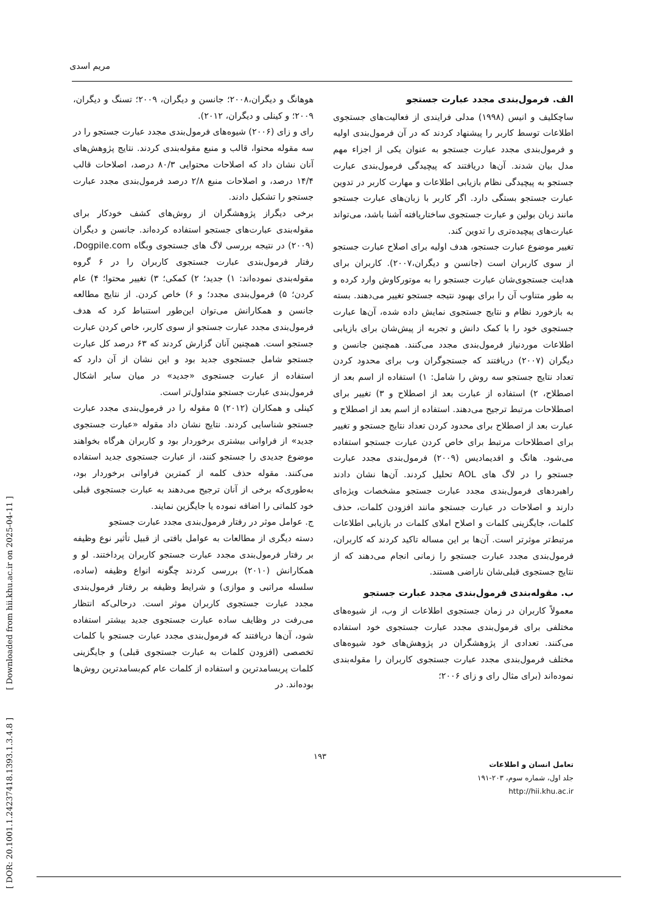مریم اسدی
الف. فرمول‌بندی مجدد عبارت جستجو
ساچکلیف و انیس (۱۹۹۸) مدلی فرایندی از فعالیت‌های جستجوی اطلاعات توسط کاربر را پیشنهاد کردند که در آن فرمول‌بندی اولیه و فرمول‌بندی مجدد عبارت جستجو به عنوان یکی از اجزاء مهم مدل بیان شدند. آن‌ها دریافتند که پیچیدگی فرمول‌بندی عبارت جستجو به پیچیدگی نظام بازیابی اطلاعات و مهارت کاربر در تدوین عبارت جستجو بستگی دارد. اگر کاربر با زبان‌های عبارت جستجو مانند زبان بولین و عبارت جستجوی ساختاریافته آشنا باشد، می‌تواند عبارت‌های پیچیده‌تری را تدوین کند.
تغییر موضوع عبارت جستجو، هدف اولیه برای اصلاح عبارت جستجو از سوی کاربران است (جانسن و دیگران،۲۰۰۷). کاربران برای هدایت جستجوی‌شان عبارت جستجو را به موتورکاوش وارد کرده و به طور متناوب آن را برای بهبود نتیجه جستجو تغییر می‌دهند. بسته به بازخورد نظام و نتایج جستجوی نمایش داده شده، آن‌ها عبارت جستجوی خود را با کمک دانش و تجربه از پیش‌شان برای بازیابی اطلاعات موردنیاز فرمول‌بندی مجدد می‌کنند. همچنین جانسن و دیگران (۲۰۰۷) دریافتند که جستجوگران وب برای محدود کردن تعداد نتایج جستجو سه روش را شامل: ۱) استفاده از اسم بعد از اصطلاح، ۲) استفاده از عبارت بعد از اصطلاح و ۳) تغییر برای اصطلاحات مرتبط ترجیح می‌دهند. استفاده از اسم بعد از اصطلاح و عبارت بعد از اصطلاح برای محدود کردن تعداد نتایج جستجو و تغییر برای اصطلاحات مرتبط برای خاص کردن عبارت جستجو استفاده می‌شود. هانگ و افدیمادیس (۲۰۰۹) فرمول‌بندی مجدد عبارت جستجو را در لاگ های AOL تحلیل کردند. آن‌ها نشان دادند راهبردهای فرمول‌بندی مجدد عبارت جستجو مشخصات ویژه‌ای دارند و اصلاحات در عبارت جستجو مانند افزودن کلمات، حذف کلمات، جایگزینی کلمات و اصلاح املای کلمات در بازیابی اطلاعات مرتبط‌تر موثرتر است. آن‌ها بر این مساله تاکید کردند که کاربران، فرمول‌بندی مجدد عبارت جستجو را زمانی انجام می‌دهند که از نتایج جستجوی قبلی‌شان ناراضی هستند.
ب. مقوله‌بندی فرمول‌بندی مجدد عبارت جستجو
معمولاً کاربران در زمان جستجوی اطلاعات از وب، از شیوه‌های مختلفی برای فرمول‌بندی مجدد عبارت جستجوی خود استفاده می‌کنند. تعدادی از پژوهشگران در پژوهش‌های خود شیوه‌های مختلف فرمول‌بندی مجدد عبارت جستجوی کاربران را مقوله‌بندی نموده‌اند (برای مثال رای و زای ۲۰۰۶؛
هوهانگ و دیگران،۲۰۰۸؛ جانسن و دیگران، ۲۰۰۹؛ تسنگ و دیگران، ۲۰۰۹؛ و کینلی و دیگران، ۲۰۱۲).
رای و زای (۲۰۰۶) شیوه‌های فرمول‌بندی مجدد عبارت جستجو را در سه مقوله محتوا، قالب و منبع مقوله‌بندی کردند. نتایج پژوهش‌های آنان نشان داد که اصلاحات محتوایی ۸۰/۳ درصد، اصلاحات قالب ۱۴/۴ درصد، و اصلاحات منبع ۲/۸ درصد فرمول‌بندی مجدد عبارت جستجو را تشکیل دادند.
برخی دیگراز پژوهشگران از روش‌های کشف خودکار برای مقوله‌بندی عبارت‌های جستجو استفاده کرده‌اند. جانسن و دیگران (۲۰۰۹) در نتیجه بررسی لاگ های جستجوی وبگاه Dogpile.com، رفتار فرمول‌بندی عبارت جستجوی کاربران را در ۶ گروه مقوله‌بندی نموده‌اند: ۱) جدید؛ ۲) کمکی؛ ۳) تغییر محتوا؛ ۴) عام کردن؛ ۵) فرمول‌بندی مجدد؛ و ۶) خاص کردن. از نتایج مطالعه جانسن و همکارانش می‌توان این‌طور استنباط کرد که هدف فرمول‌بندی مجدد عبارت جستجو از سوی کاربر، خاص کردن عبارت جستجو است. همچنین آنان گزارش کردند که ۶۳ درصد کل عبارت جستجو شامل جستجوی جدید بود و این نشان از آن دارد که استفاده از عبارت جستجوی «جدید» در میان سایر اشکال فرمول‌بندی عبارت جستجو متداول‌تر است.
کینلی و همکاران (۲۰۱۲) ۵ مقوله را در فرمول‌بندی مجدد عبارت جستجو شناسایی کردند. نتایج نشان داد مقوله «عبارت جستجوی جدید» از فراوانی بیشتری برخوردار بود و کاربران هرگاه بخواهند موضوع جدیدی را جستجو کنند، از عبارت جستجوی جدید استفاده می‌کنند. مقوله حذف کلمه از کمترین فراوانی برخوردار بود، به‌طوری‌که برخی از آنان ترجیح می‌دهند به عبارت جستجوی قبلی خود کلماتی را اضافه نموده یا جایگزین نمایند.
ج. عوامل موثر در رفتار فرمول‌بندی مجدد عبارت جستجو
دسته دیگری از مطالعات به عوامل بافتی از قبیل تأثیر نوع وظیفه بر رفتار فرمول‌بندی مجدد عبارت جستجو کاربران پرداختند. لو و همکارانش (۲۰۱۰) بررسی کردند چگونه انواع وظیفه (ساده، سلسله مراتبی و موازی) و شرایط وظیفه بر رفتار فرمول‌بندی مجدد عبارت جستجوی کاربران موثر است. درحالی‌که انتظار می‌رفت در وظایف ساده عبارت جستجوی جدید بیشتر استفاده شود، آن‌ها دریافتند که فرمول‌بندی مجدد عبارت جستجو با کلمات تخصصی (افزودن کلمات به عبارت جستجوی قبلی) و جایگزینی کلمات پربسامدترین و استفاده از کلمات عام کم‌بسامدترین روش‌ها بوده‌اند. در
۱۹۳
تعامل انسان و اطلاعات
جلد اول، شماره سوم، ۲۰۳-۱۹۱
http://hii.khu.ac.ir
[ DOR: 20.1001.1.24237418.1393.1.3.4.8 ] [ Downloaded from hii.khu.ac.ir on 2025-04-11 ]